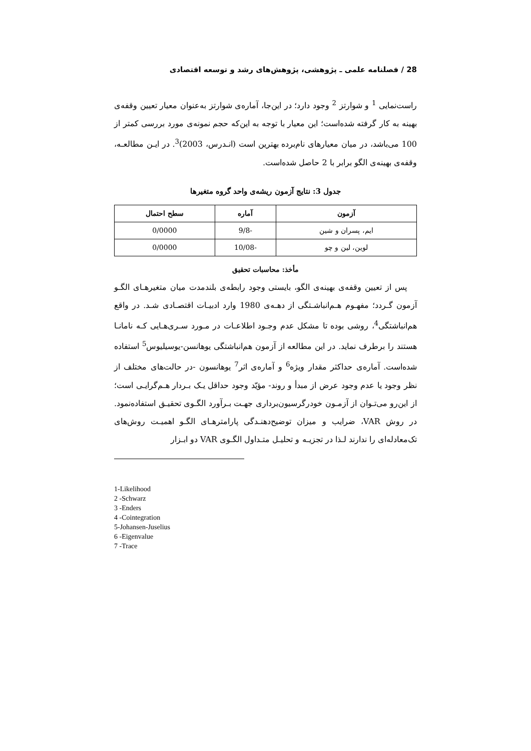28 / فصلنامه علمی ـ پژوهشی، پژوهش‌های رشد و توسعه اقتصادی
راست‌نمایی <sup>1</sup> و شوارتز <sup>2</sup> وجود دارد؛ در این‌جا، آماره‌ی شوارتز به‌عنوان معیار تعیین وقفه‌ی بهینه به کار گرفته شده‌است؛ این معیار با توجه به این‌که حجم نمونه‌ی مورد بررسی کمتر از 100 می‌باشد، در میان معیارهای نام‌برده بهترین است (انـدرس، 2003)<sup>3</sup>. در ایـن مطالعـه، وقفه‌ی بهینه‌ی الگو برابر با 2 حاصل شده‌است.
جدول 3: نتایج آزمون ریشه‌ی واحد گروه متغیرها
| آزمون | آماره | سطح احتمال |
| --- | --- | --- |
| ایم، پسران و شین | -9/8 | 0/0000 |
| لوین، لین و چو | -10/08 | 0/0000 |
مأخذ: محاسبات تحقیق
پس از تعیین وقفه‌ی بهینه‌ی الگو، بایستی وجود رابطه‌ی بلندمدت میان متغیرهـای الگـو آزمون گـردد؛ مفهـوم هـم‌انباشـتگی از دهـه‌ی 1980 وارد ادبیـات اقتصـادی شـد. در واقع هم‌انباشتگی<sup>4</sup>، روشی بوده تا مشکل عدم وجـود اطلاعـات در مـورد سـری‌هـایی کـه نامانـا هستند را برطرف نماید. در این مطالعه از آزمون هم‌انباشتگی یوهانسن-یوسیلیوس<sup>5</sup> استفاده شده‌است. آماره‌ی حداکثر مقدار ویژه<sup>6</sup> و آماره‌ی اثر<sup>7</sup> یوهانسون -در حالت‌های مختلف از نظر وجود یا عدم وجود عرض از مبدأ و روند- مؤیّد وجود حداقل یـک بـردار هـم‌گرایـی است؛ از این‌رو می‌تـوان از آزمـون خودرگرسیون‌برداری جهـت بـرآورد الگـوی تحقیـق استفاده‌نمود. در روش VAR، ضرایب و میزان توضیح‌دهنـدگی پارامترهـای الگـو اهمیـت روش‌های تک‌معادله‌ای را ندارند لـذا در تجزیـه و تحلیـل متـداول الگـوی VAR دو ابـزار
1-Likelihood
2 -Schwarz
3 -Enders
4 -Cointegration
5-Johansen-Juselius
6 -Eigenvalue
7 -Trace